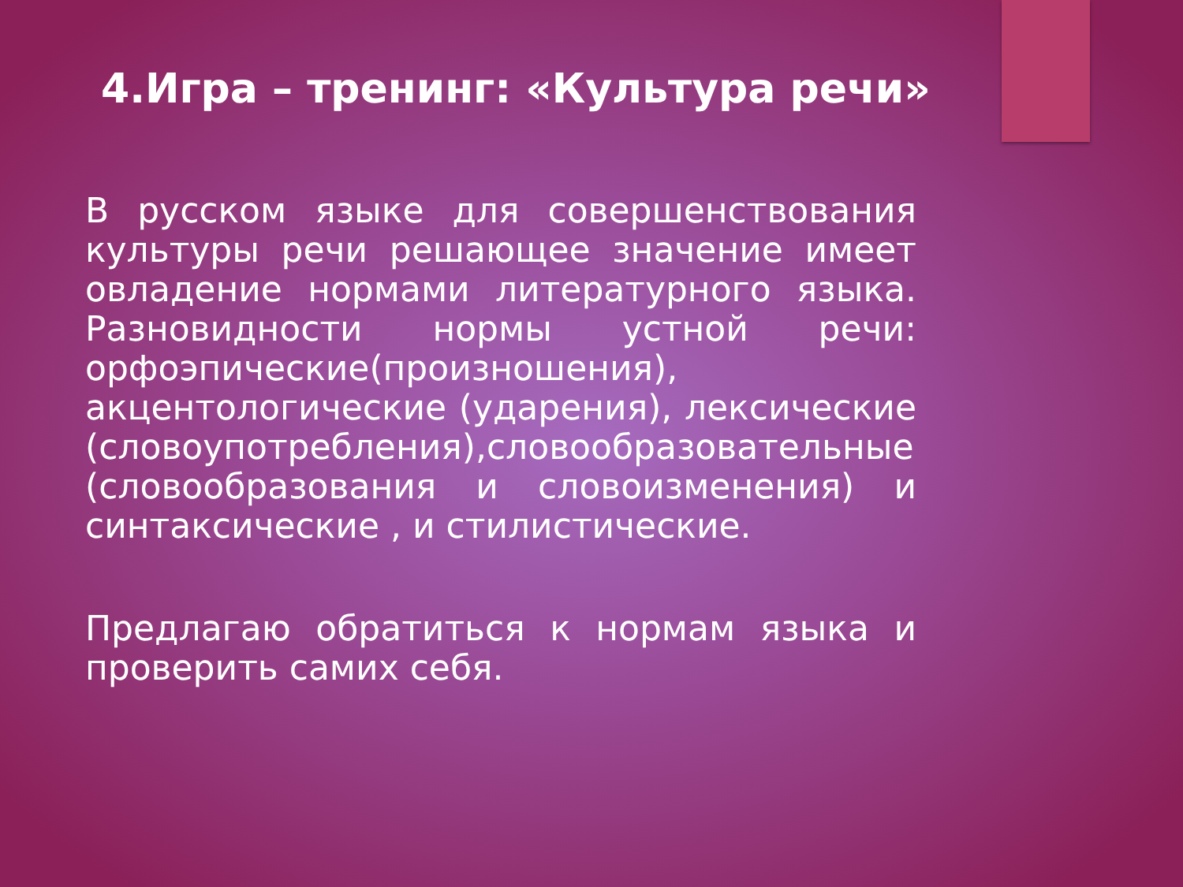4.Игра – тренинг: «Культура речи»
В русском языке для совершенствования культуры речи решающее значение имеет овладение нормами литературного языка. Разновидности нормы устной речи: орфоэпические(произношения), акцентологические (ударения), лексические (словоупотребления),словообразовательные (словообразования и словоизменения) и синтаксические , и стилистические.
Предлагаю обратиться к нормам языка и проверить самих себя.